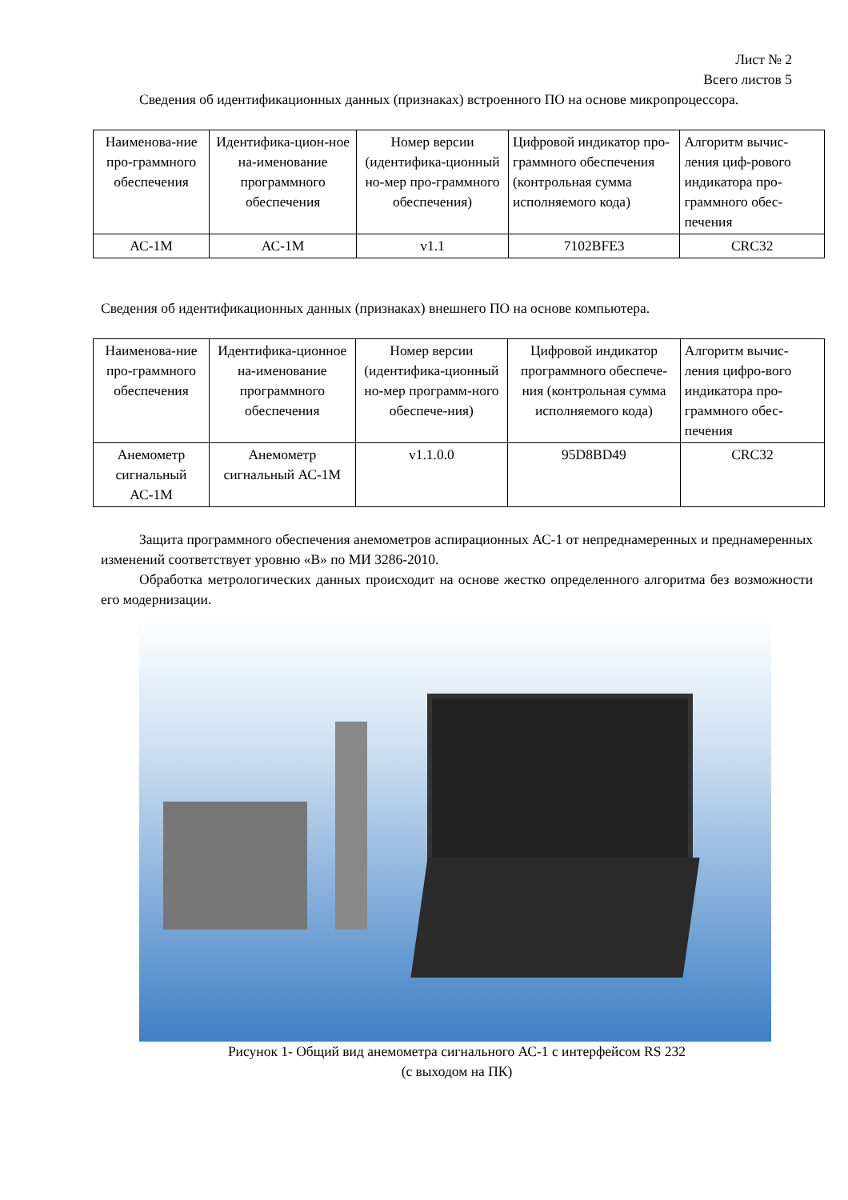Лист № 2
Всего листов 5
Сведения об идентификационных данных (признаках) встроенного ПО на основе микропроцессора.
| Наименова-ние про-граммного обеспечения | Идентифика-цион-ное на-именование программного обеспечения | Номер версии (идентифика-ционный но-мер про-граммного обеспечения) | Цифровой индикатор про-граммного обеспечения (контрольная сумма исполняемого кода) | Алгоритм вычис-ления циф-рового индикатора про-граммного обес-печения |
| АС-1М | АС-1М | v1.1 | 7102BFE3 | CRC32 |
Сведения об идентификационных данных (признаках) внешнего ПО на основе компьютера.
| Наименова-ние про-граммного обеспечения | Идентифика-ционное на-именование программного обеспечения | Номер версии (идентифика-ционный но-мер программ-ного обеспече-ния) | Цифровой индикатор программного обеспече-ния (контрольная сумма исполняемого кода) | Алгоритм вычис-ления цифро-вого индикатора про-граммного обес-печения |
| Анемометр сигнальный АС-1М | Анемометр сигнальный АС-1М | v1.1.0.0 | 95D8BD49 | CRC32 |
Защита программного обеспечения анемометров аспирационных АС-1 от непреднамеренных и преднамеренных изменений соответствует уровню «В» по МИ 3286-2010.
Обработка метрологических данных происходит на основе жестко определенного алгоритма без возможности его модернизации.
Рисунок 1- Общий вид анемометра сигнального АС-1 с интерфейсом RS 232
(с выходом на ПК)